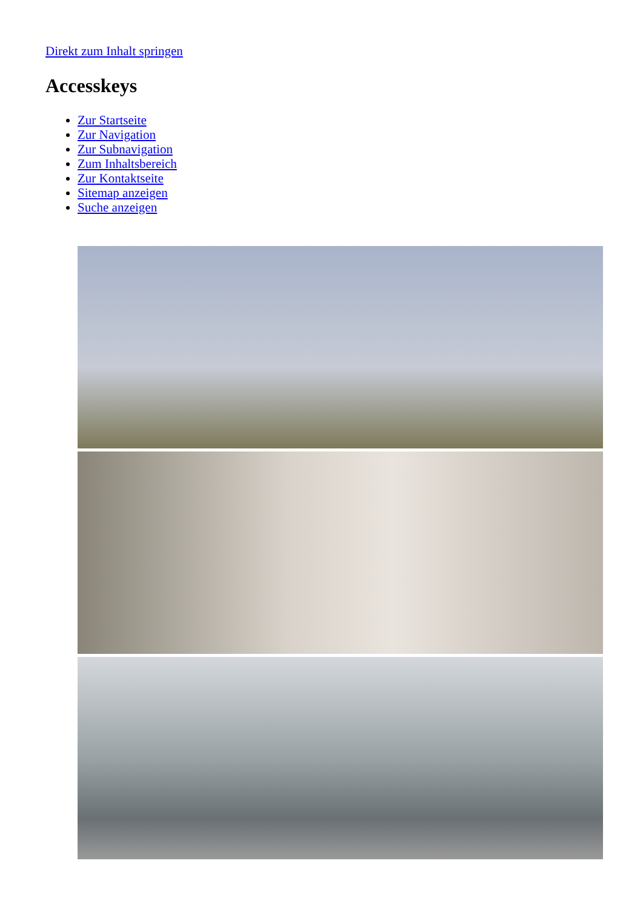Direkt zum Inhalt springen
Accesskeys
Zur Startseite
Zur Navigation
Zur Subnavigation
Zum Inhaltsbereich
Zur Kontaktseite
Sitemap anzeigen
Suche anzeigen